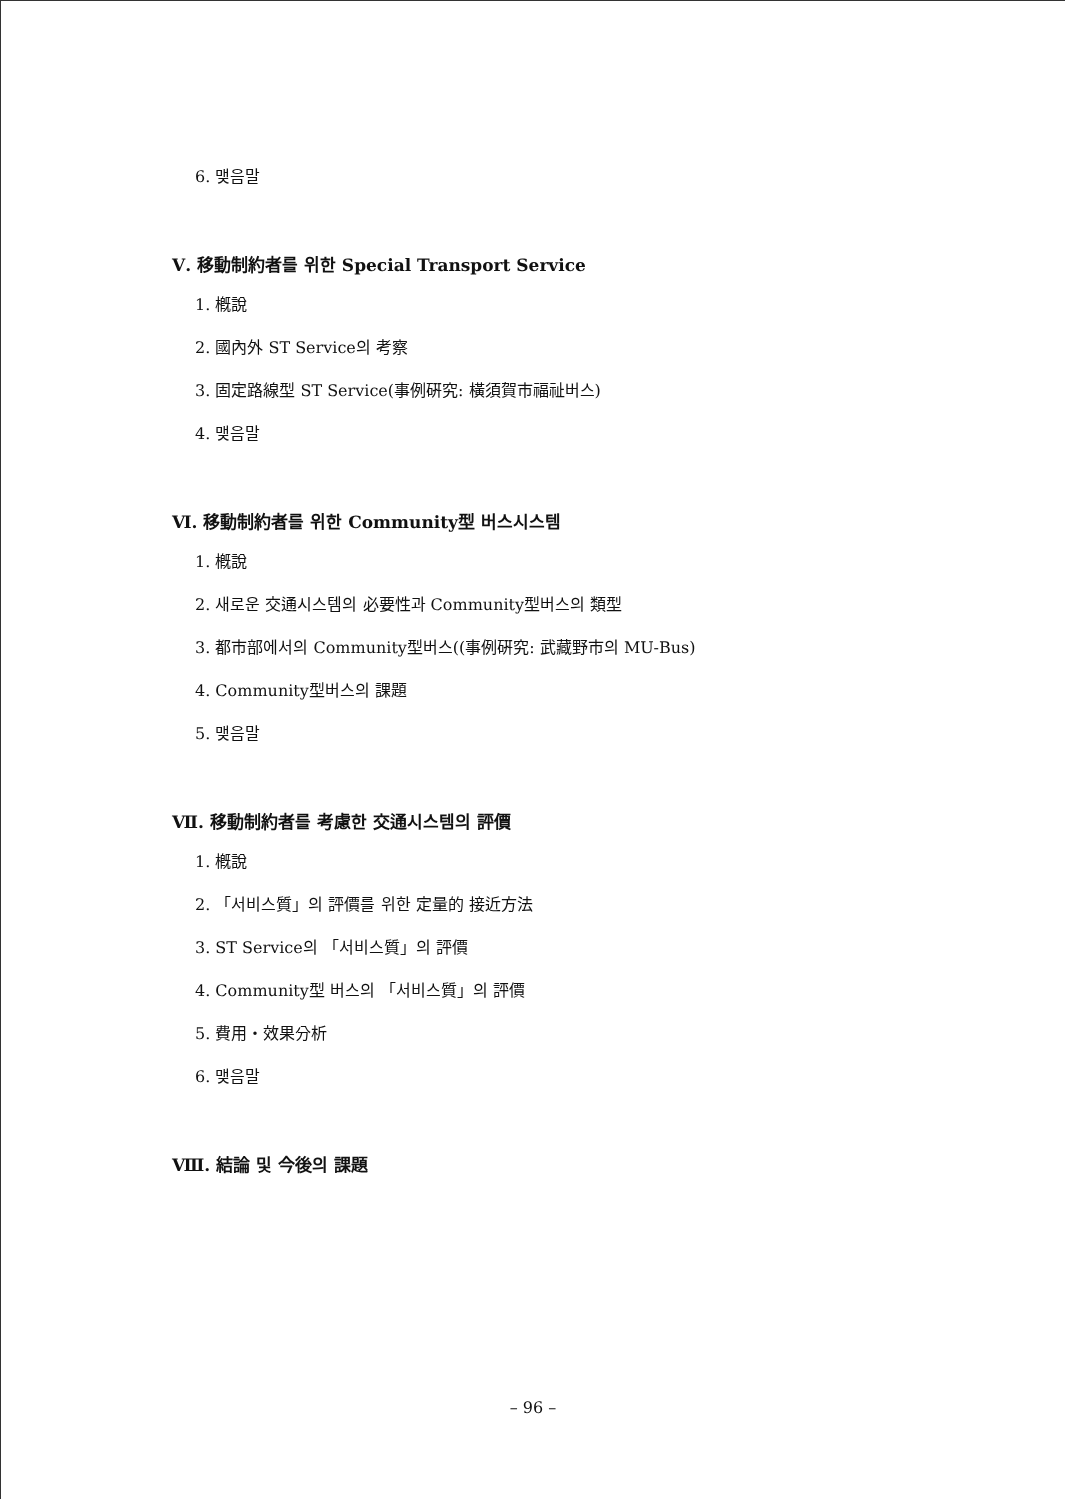6. 맺음말
Ⅴ. 移動制約者를 위한 Special Transport Service
1. 槪說
2. 國內外 ST Service의 考察
3. 固定路線型 ST Service(事例硏究: 橫須賀市福祉버스)
4. 맺음말
Ⅵ. 移動制約者를 위한 Community型 버스시스템
1. 槪說
2. 새로운 交通시스템의 必要性과 Community型버스의 類型
3. 都市部에서의 Community型버스((事例硏究: 武藏野市의 MU-Bus)
4. Community型버스의 課題
5. 맺음말
Ⅶ. 移動制約者를 考慮한 交通시스템의 評價
1. 槪說
2. 「서비스質」의 評價를 위한 定量的 接近方法
3. ST Service의 「서비스質」의 評價
4. Community型 버스의 「서비스質」의 評價
5. 費用・效果分析
6. 맺음말
Ⅷ. 結論 및 今後의 課題
– 96 –